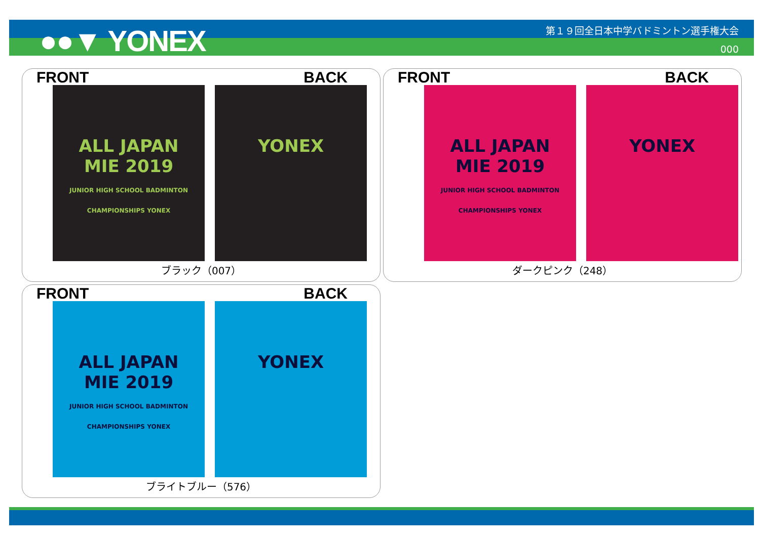●●▼ YONEX
第１９回全日本中学バドミントン選手権大会
000
FRONT BACK
ALL JAPAN
MIE 2019
JUNIOR HIGH SCHOOL BADMINTON CHAMPIONSHIPS YONEX
YONEX
ブラック（007）
FRONT BACK
ALL JAPAN
MIE 2019
JUNIOR HIGH SCHOOL BADMINTON CHAMPIONSHIPS YONEX
YONEX
ダークピンク（248）
FRONT BACK
ALL JAPAN
MIE 2019
JUNIOR HIGH SCHOOL BADMINTON CHAMPIONSHIPS YONEX
YONEX
ブライトブルー（576）